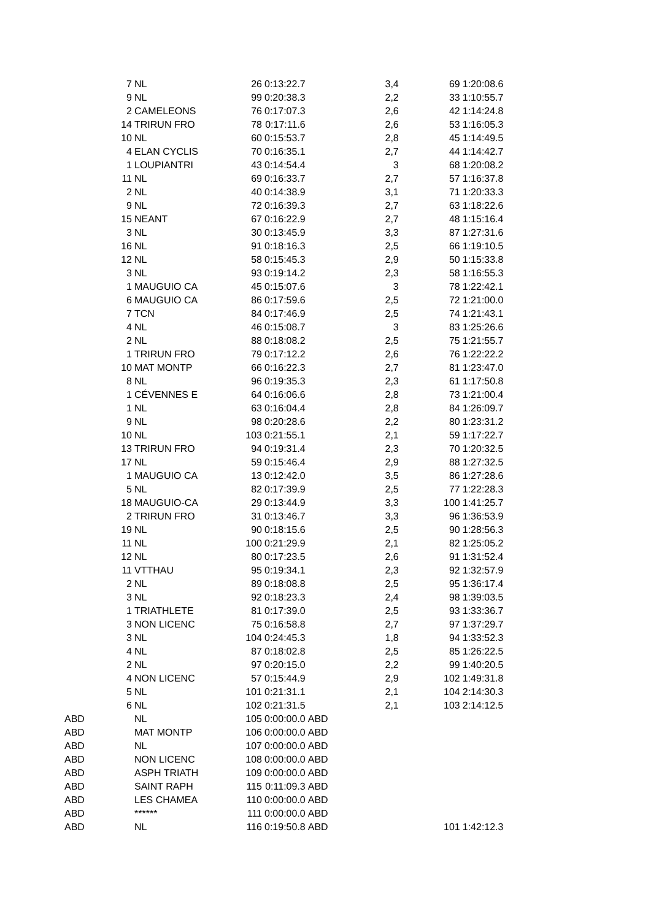| | 7 | NL | 26 | 0:13:22.7 | | 3,4 | | 69 | 1:20:08.6 |
| | 9 | NL | 99 | 0:20:38.3 | | 2,2 | | 33 | 1:10:55.7 |
| | 2 | CAMELEONS | 76 | 0:17:07.3 | | 2,6 | | 42 | 1:14:24.8 |
| | 14 | TRIRUN FRO | 78 | 0:17:11.6 | | 2,6 | | 53 | 1:16:05.3 |
| | 10 | NL | 60 | 0:15:53.7 | | 2,8 | | 45 | 1:14:49.5 |
| | 4 | ELAN CYCLIS | 70 | 0:16:35.1 | | 2,7 | | 44 | 1:14:42.7 |
| | 1 | LOUPIANTRI | 43 | 0:14:54.4 | | 3 | | 68 | 1:20:08.2 |
| | 11 | NL | 69 | 0:16:33.7 | | 2,7 | | 57 | 1:16:37.8 |
| | 2 | NL | 40 | 0:14:38.9 | | 3,1 | | 71 | 1:20:33.3 |
| | 9 | NL | 72 | 0:16:39.3 | | 2,7 | | 63 | 1:18:22.6 |
| | 15 | NEANT | 67 | 0:16:22.9 | | 2,7 | | 48 | 1:15:16.4 |
| | 3 | NL | 30 | 0:13:45.9 | | 3,3 | | 87 | 1:27:31.6 |
| | 16 | NL | 91 | 0:18:16.3 | | 2,5 | | 66 | 1:19:10.5 |
| | 12 | NL | 58 | 0:15:45.3 | | 2,9 | | 50 | 1:15:33.8 |
| | 3 | NL | 93 | 0:19:14.2 | | 2,3 | | 58 | 1:16:55.3 |
| | 1 | MAUGUIO CA | 45 | 0:15:07.6 | | 3 | | 78 | 1:22:42.1 |
| | 6 | MAUGUIO CA | 86 | 0:17:59.6 | | 2,5 | | 72 | 1:21:00.0 |
| | 7 | TCN | 84 | 0:17:46.9 | | 2,5 | | 74 | 1:21:43.1 |
| | 4 | NL | 46 | 0:15:08.7 | | 3 | | 83 | 1:25:26.6 |
| | 2 | NL | 88 | 0:18:08.2 | | 2,5 | | 75 | 1:21:55.7 |
| | 1 | TRIRUN FRO | 79 | 0:17:12.2 | | 2,6 | | 76 | 1:22:22.2 |
| | 10 | MAT MONTP | 66 | 0:16:22.3 | | 2,7 | | 81 | 1:23:47.0 |
| | 8 | NL | 96 | 0:19:35.3 | | 2,3 | | 61 | 1:17:50.8 |
| | 1 | CÉVENNES E | 64 | 0:16:06.6 | | 2,8 | | 73 | 1:21:00.4 |
| | 1 | NL | 63 | 0:16:04.4 | | 2,8 | | 84 | 1:26:09.7 |
| | 9 | NL | 98 | 0:20:28.6 | | 2,2 | | 80 | 1:23:31.2 |
| | 10 | NL | 103 | 0:21:55.1 | | 2,1 | | 59 | 1:17:22.7 |
| | 13 | TRIRUN FRO | 94 | 0:19:31.4 | | 2,3 | | 70 | 1:20:32.5 |
| | 17 | NL | 59 | 0:15:46.4 | | 2,9 | | 88 | 1:27:32.5 |
| | 1 | MAUGUIO CA | 13 | 0:12:42.0 | | 3,5 | | 86 | 1:27:28.6 |
| | 5 | NL | 82 | 0:17:39.9 | | 2,5 | | 77 | 1:22:28.3 |
| | 18 | MAUGUIO-CA | 29 | 0:13:44.9 | | 3,3 | | 100 | 1:41:25.7 |
| | 2 | TRIRUN FRO | 31 | 0:13:46.7 | | 3,3 | | 96 | 1:36:53.9 |
| | 19 | NL | 90 | 0:18:15.6 | | 2,5 | | 90 | 1:28:56.3 |
| | 11 | NL | 100 | 0:21:29.9 | | 2,1 | | 82 | 1:25:05.2 |
| | 12 | NL | 80 | 0:17:23.5 | | 2,6 | | 91 | 1:31:52.4 |
| | 11 | VTTHAU | 95 | 0:19:34.1 | | 2,3 | | 92 | 1:32:57.9 |
| | 2 | NL | 89 | 0:18:08.8 | | 2,5 | | 95 | 1:36:17.4 |
| | 3 | NL | 92 | 0:18:23.3 | | 2,4 | | 98 | 1:39:03.5 |
| | 1 | TRIATHLETE | 81 | 0:17:39.0 | | 2,5 | | 93 | 1:33:36.7 |
| | 3 | NON LICENC | 75 | 0:16:58.8 | | 2,7 | | 97 | 1:37:29.7 |
| | 3 | NL | 104 | 0:24:45.3 | | 1,8 | | 94 | 1:33:52.3 |
| | 4 | NL | 87 | 0:18:02.8 | | 2,5 | | 85 | 1:26:22.5 |
| | 2 | NL | 97 | 0:20:15.0 | | 2,2 | | 99 | 1:40:20.5 |
| | 4 | NON LICENC | 57 | 0:15:44.9 | | 2,9 | | 102 | 1:49:31.8 |
| | 5 | NL | 101 | 0:21:31.1 | | 2,1 | | 104 | 2:14:30.3 |
| | 6 | NL | 102 | 0:21:31.5 | | 2,1 | | 103 | 2:14:12.5 |
| ABD | | NL | 105 | 0:00:00.0 | ABD | | | | |
| ABD | | MAT MONTP | 106 | 0:00:00.0 | ABD | | | | |
| ABD | | NL | 107 | 0:00:00.0 | ABD | | | | |
| ABD | | NON LICENC | 108 | 0:00:00.0 | ABD | | | | |
| ABD | | ASPH TRIATH | 109 | 0:00:00.0 | ABD | | | | |
| ABD | | SAINT RAPH | 115 | 0:11:09.3 | ABD | | | | |
| ABD | | LES CHAMEA | 110 | 0:00:00.0 | ABD | | | | |
| ABD | | ****** | 111 | 0:00:00.0 | ABD | | | | |
| ABD | | NL | 116 | 0:19:50.8 | ABD | | | 101 | 1:42:12.3 |